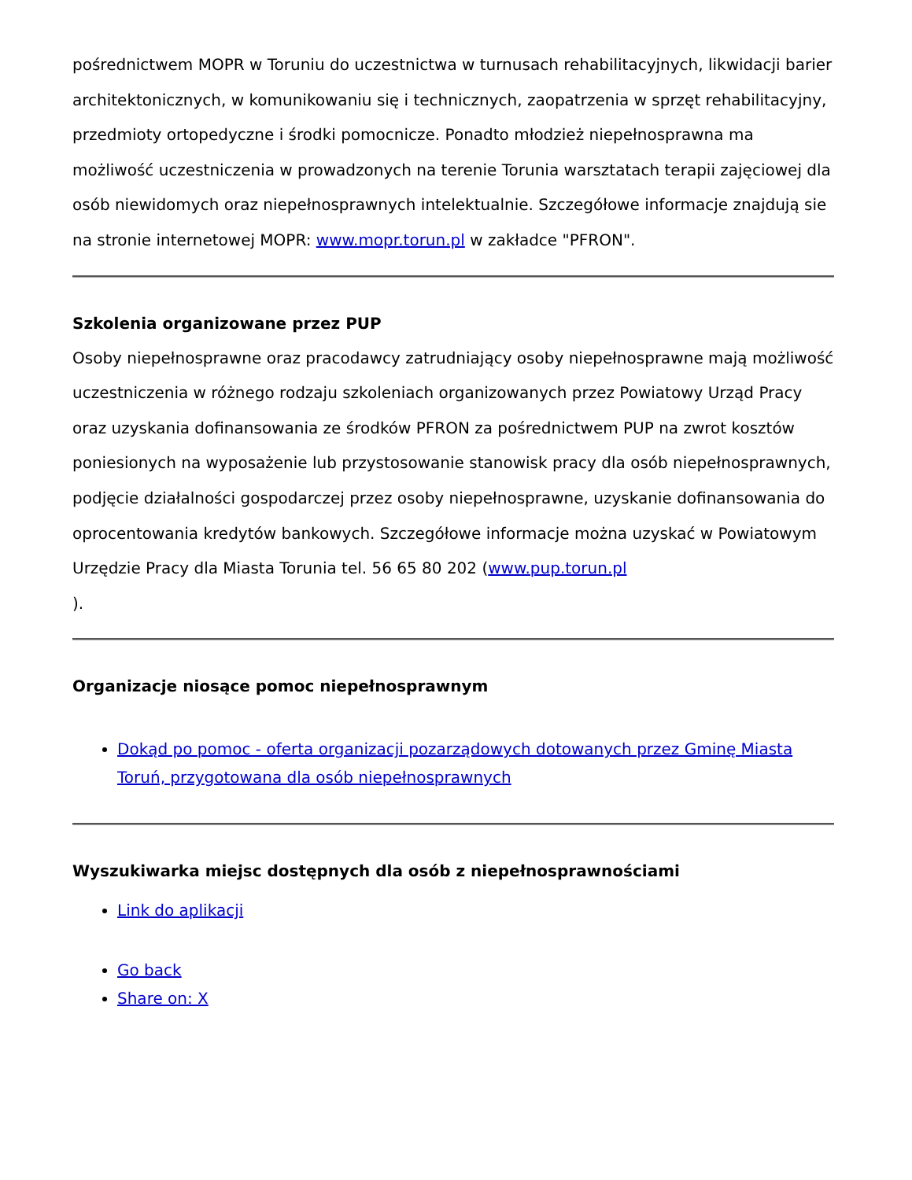pośrednictwem MOPR w Toruniu do uczestnictwa w turnusach rehabilitacyjnych, likwidacji barier architektonicznych, w komunikowaniu się i technicznych, zaopatrzenia w sprzęt rehabilitacyjny, przedmioty ortopedyczne i środki pomocnicze. Ponadto młodzież niepełnosprawna ma możliwość uczestniczenia w prowadzonych na terenie Torunia warsztatach terapii zajęciowej dla osób niewidomych oraz niepełnosprawnych intelektualnie. Szczegółowe informacje znajdują sie na stronie internetowej MOPR: www.mopr.torun.pl w zakładce "PFRON".
Szkolenia organizowane przez PUP
Osoby niepełnosprawne oraz pracodawcy zatrudniający osoby niepełnosprawne mają możliwość uczestniczenia w różnego rodzaju szkoleniach organizowanych przez Powiatowy Urząd Pracy oraz uzyskania dofinansowania ze środków PFRON za pośrednictwem PUP na zwrot kosztów poniesionych na wyposażenie lub przystosowanie stanowisk pracy dla osób niepełnosprawnych, podjęcie działalności gospodarczej przez osoby niepełnosprawne, uzyskanie dofinansowania do oprocentowania kredytów bankowych. Szczegółowe informacje można uzyskać w Powiatowym Urzędzie Pracy dla Miasta Torunia tel. 56 65 80 202 (www.pup.torun.pl
).
Organizacje niosące pomoc niepełnosprawnym
Dokąd po pomoc - oferta organizacji pozarządowych dotowanych przez Gminę Miasta Toruń, przygotowana dla osób niepełnosprawnych
Wyszukiwarka miejsc dostępnych dla osób z niepełnosprawnościami
Link do aplikacji
Go back
Share on: X